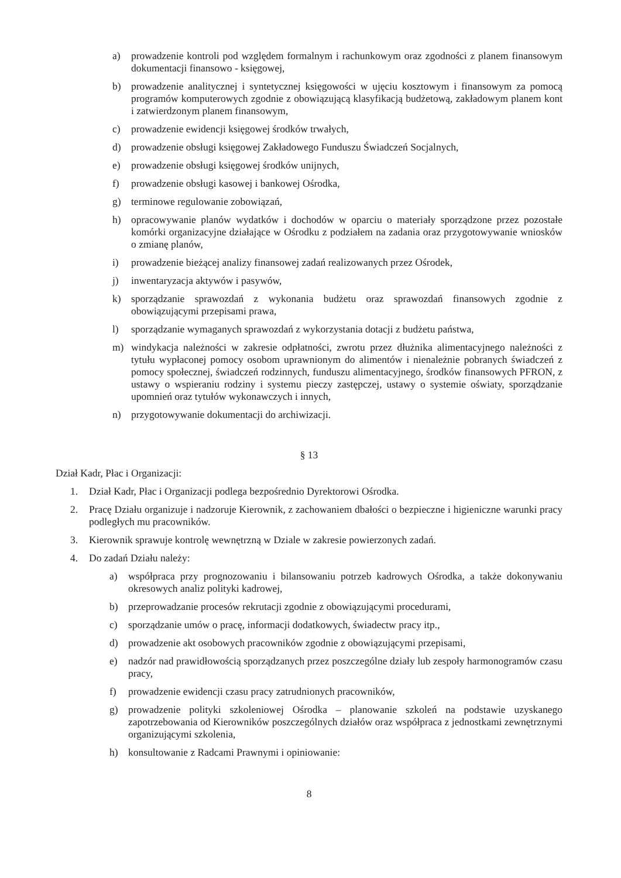a) prowadzenie kontroli pod względem formalnym i rachunkowym oraz zgodności z planem finansowym dokumentacji finansowo - księgowej,
b) prowadzenie analitycznej i syntetycznej księgowości w ujęciu kosztowym i finansowym za pomocą programów komputerowych zgodnie z obowiązującą klasyfikacją budżetową, zakładowym planem kont i zatwierdzonym planem finansowym,
c) prowadzenie ewidencji księgowej środków trwałych,
d) prowadzenie obsługi księgowej Zakładowego Funduszu Świadczeń Socjalnych,
e) prowadzenie obsługi księgowej środków unijnych,
f) prowadzenie obsługi kasowej i bankowej Ośrodka,
g) terminowe regulowanie zobowiązań,
h) opracowywanie planów wydatków i dochodów w oparciu o materiały sporządzone przez pozostałe komórki organizacyjne działające w Ośrodku z podziałem na zadania oraz przygotowywanie wniosków o zmianę planów,
i) prowadzenie bieżącej analizy finansowej zadań realizowanych przez Ośrodek,
j) inwentaryzacja aktywów i pasywów,
k) sporządzanie sprawozdań z wykonania budżetu oraz sprawozdań finansowych zgodnie z obowiązującymi przepisami prawa,
l) sporządzanie wymaganych sprawozdań z wykorzystania dotacji z budżetu państwa,
m) windykacja należności w zakresie odpłatności, zwrotu przez dłużnika alimentacyjnego należności z tytułu wypłaconej pomocy osobom uprawnionym do alimentów i nienależnie pobranych świadczeń z pomocy społecznej, świadczeń rodzinnych, funduszu alimentacyjnego, środków finansowych PFRON, z ustawy o wspieraniu rodziny i systemu pieczy zastępczej, ustawy o systemie oświaty, sporządzanie upomnień oraz tytułów wykonawczych i innych,
n) przygotowywanie dokumentacji do archiwizacji.
§ 13
Dział Kadr, Płac i Organizacji:
1. Dział Kadr, Płac i Organizacji podlega bezpośrednio Dyrektorowi Ośrodka.
2. Pracę Działu organizuje i nadzoruje Kierownik, z zachowaniem dbałości o bezpieczne i higieniczne warunki pracy podległych mu pracowników.
3. Kierownik sprawuje kontrolę wewnętrzną w Dziale w zakresie powierzonych zadań.
4. Do zadań Działu należy:
a) współpraca przy prognozowaniu i bilansowaniu potrzeb kadrowych Ośrodka, a także dokonywaniu okresowych analiz polityki kadrowej,
b) przeprowadzanie procesów rekrutacji zgodnie z obowiązującymi procedurami,
c) sporządzanie umów o pracę, informacji dodatkowych, świadectw pracy itp.,
d) prowadzenie akt osobowych pracowników zgodnie z obowiązującymi przepisami,
e) nadzór nad prawidłowością sporządzanych przez poszczególne działy lub zespoły harmonogramów czasu pracy,
f) prowadzenie ewidencji czasu pracy zatrudnionych pracowników,
g) prowadzenie polityki szkoleniowej Ośrodka – planowanie szkoleń na podstawie uzyskanego zapotrzebowania od Kierowników poszczególnych działów oraz współpraca z jednostkami zewnętrznymi organizującymi szkolenia,
h) konsultowanie z Radcami Prawnymi i opiniowanie:
8